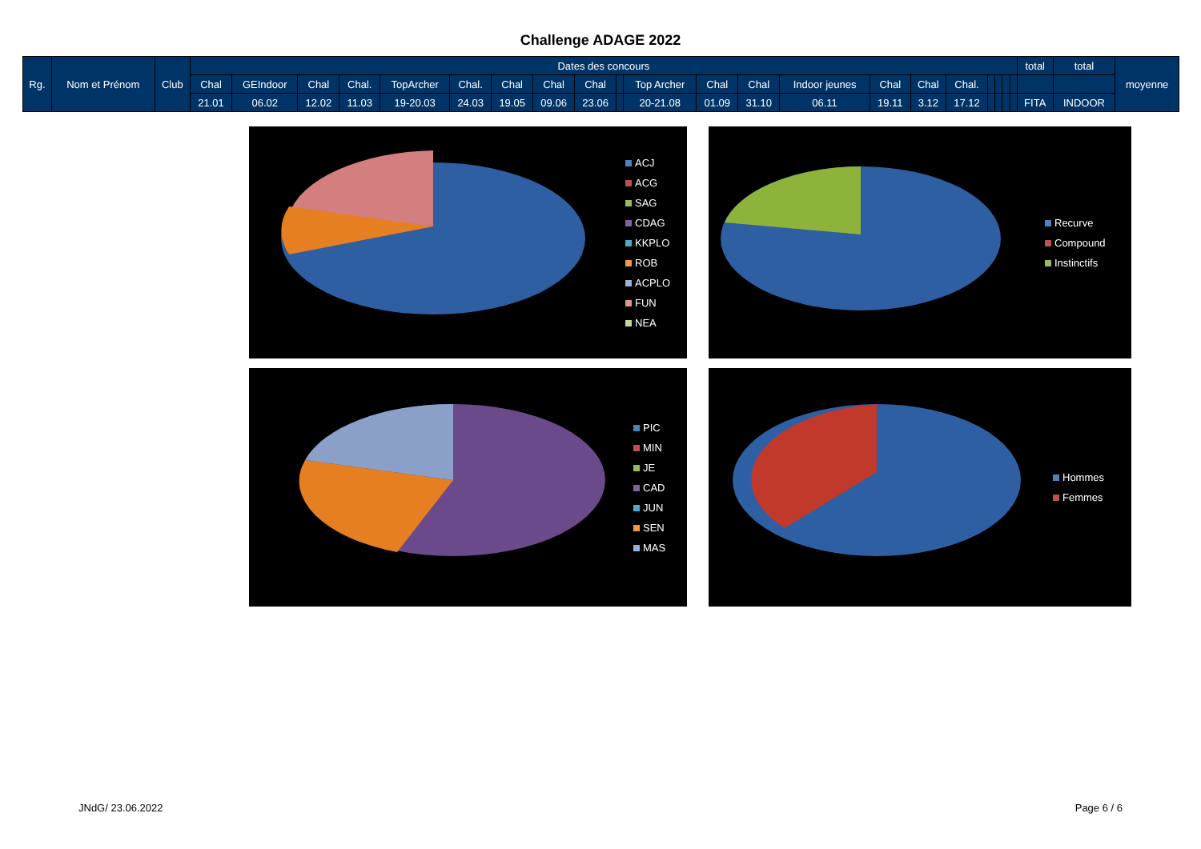Challenge ADAGE 2022
| Rg. | Nom et Prénom | Club | Dates des concours | | | | | | | | | | | | | | | | | | | | | total | total | moyenne |
| --- | --- | --- | --- | --- | --- | --- | --- | --- | --- | --- | --- | --- | --- | --- | --- | --- | --- | --- | --- | --- | --- | --- | --- | --- | --- | --- |
| | | | Chal | GEIndoor | Chal | Chal. | TopArcher | Chal. | Chal | Chal | Chal | | Top Archer | Chal | Chal | Indoor jeunes | Chal | Chal | Chal. | | | | | | | |
| | | | 21.01 | 06.02 | 12.02 | 11.03 | 19-20.03 | 24.03 | 19.05 | 09.06 | 23.06 | | 20-21.08 | 01.09 | 31.10 | 06.11 | 19.11 | 3.12 | 17.12 | | | | | FITA | INDOOR | |
ACJ
ACG
SAG
CDAG
KKPLO
ROB
ACPLO
FUN
NEA
Recurve
Compound
Instinctifs
PIC
MIN
JE
CAD
JUN
SEN
MAS
Hommes
Femmes
JNdG/ 23.06.2022 Page 6 / 6